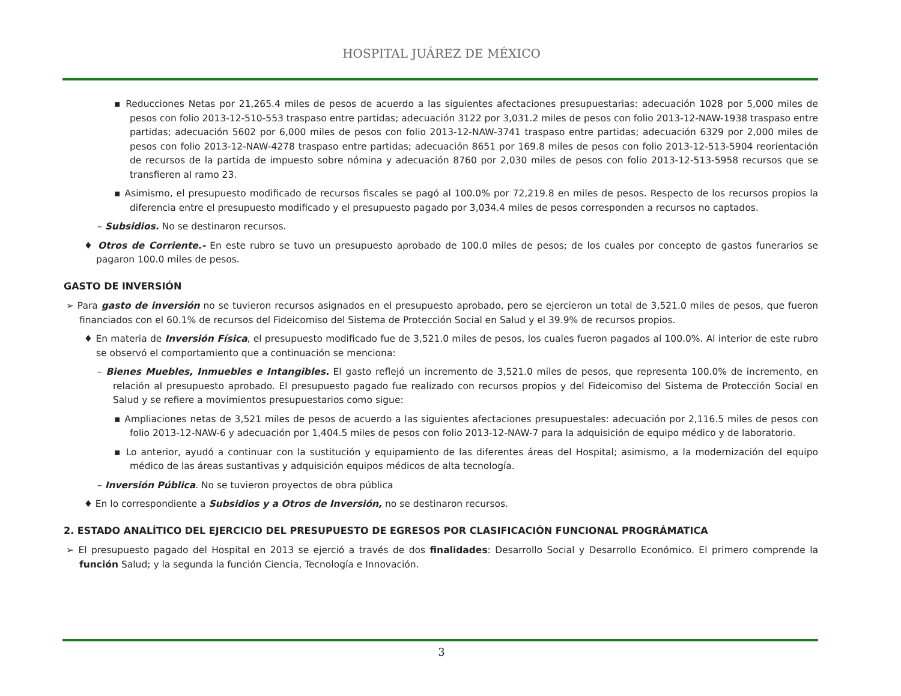HOSPITAL JUÁREZ DE MÉXICO
▪ Reducciones Netas por 21,265.4 miles de pesos de acuerdo a las siguientes afectaciones presupuestarias: adecuación 1028 por 5,000 miles de pesos con folio 2013-12-510-553 traspaso entre partidas; adecuación 3122 por 3,031.2 miles de pesos con folio 2013-12-NAW-1938 traspaso entre partidas; adecuación 5602 por 6,000 miles de pesos con folio 2013-12-NAW-3741 traspaso entre partidas; adecuación 6329 por 2,000 miles de pesos con folio 2013-12-NAW-4278 traspaso entre partidas; adecuación 8651 por 169.8 miles de pesos con folio 2013-12-513-5904 reorientación de recursos de la partida de impuesto sobre nómina y adecuación 8760 por 2,030 miles de pesos con folio 2013-12-513-5958 recursos que se transfieren al ramo 23.
▪ Asimismo, el presupuesto modificado de recursos fiscales se pagó al 100.0% por 72,219.8 en miles de pesos. Respecto de los recursos propios la diferencia entre el presupuesto modificado y el presupuesto pagado por 3,034.4 miles de pesos corresponden a recursos no captados.
– Subsidios. No se destinaron recursos.
♦ Otros de Corriente.- En este rubro se tuvo un presupuesto aprobado de 100.0 miles de pesos; de los cuales por concepto de gastos funerarios se pagaron 100.0 miles de pesos.
GASTO DE INVERSIÓN
➢ Para gasto de inversión no se tuvieron recursos asignados en el presupuesto aprobado, pero se ejercieron un total de 3,521.0 miles de pesos, que fueron financiados con el 60.1% de recursos del Fideicomiso del Sistema de Protección Social en Salud y el 39.9% de recursos propios.
♦ En materia de Inversión Física, el presupuesto modificado fue de 3,521.0 miles de pesos, los cuales fueron pagados al 100.0%. Al interior de este rubro se observó el comportamiento que a continuación se menciona:
– Bienes Muebles, Inmuebles e Intangibles. El gasto reflejó un incremento de 3,521.0 miles de pesos, que representa 100.0% de incremento, en relación al presupuesto aprobado. El presupuesto pagado fue realizado con recursos propios y del Fideicomiso del Sistema de Protección Social en Salud y se refiere a movimientos presupuestarios como sigue:
▪ Ampliaciones netas de 3,521 miles de pesos de acuerdo a las siguientes afectaciones presupuestales: adecuación por 2,116.5 miles de pesos con folio 2013-12-NAW-6 y adecuación por 1,404.5 miles de pesos con folio 2013-12-NAW-7 para la adquisición de equipo médico y de laboratorio.
▪ Lo anterior, ayudó a continuar con la sustitución y equipamiento de las diferentes áreas del Hospital; asimismo, a la modernización del equipo médico de las áreas sustantivas y adquisición equipos médicos de alta tecnología.
– Inversión Pública. No se tuvieron proyectos de obra pública
♦ En lo correspondiente a Subsidios y a Otros de Inversión, no se destinaron recursos.
2. ESTADO ANALÍTICO DEL EJERCICIO DEL PRESUPUESTO DE EGRESOS POR CLASIFICACIÓN FUNCIONAL PROGRÁMATICA
➢ El presupuesto pagado del Hospital en 2013 se ejerció a través de dos finalidades: Desarrollo Social y Desarrollo Económico. El primero comprende la función Salud; y la segunda la función Ciencia, Tecnología e Innovación.
3